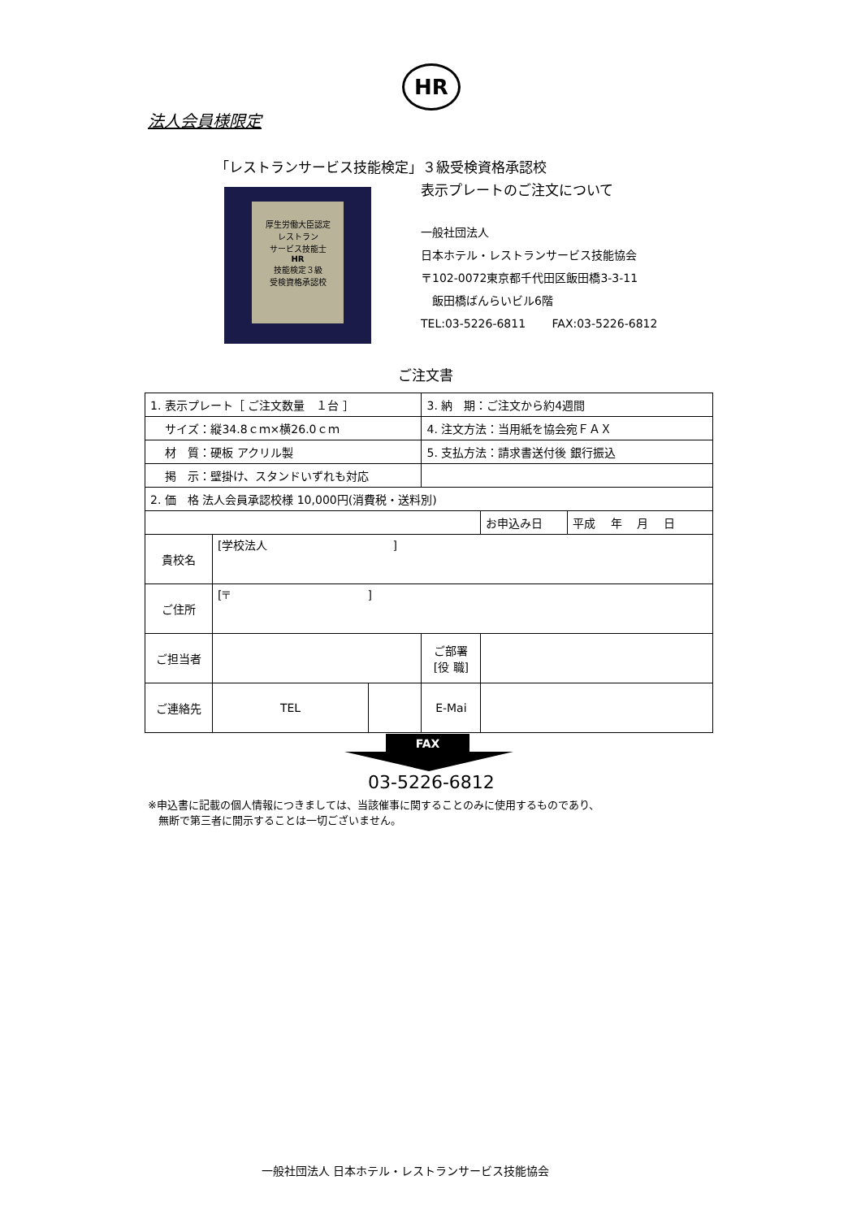HR
法人会員様限定
「レストランサービス技能検定」３級受検資格承認校
表示プレートのご注文について
厚生労働大臣認定
レストラン
サービス技能士
HR
技能検定３級
受検資格承認校
一般社団法人
日本ホテル・レストランサービス技能協会
〒102-0072東京都千代田区飯田橋3-3-11
　飯田橋ばんらいビル6階
TEL:03-5226-6811　　 FAX:03-5226-6812
ご注文書
| 1. 表示プレート［ ご注文数量 １台 ］ | | | 3. 納 期：ご注文から約4週間 | | |
| サイズ：縦34.8ｃｍ×横26.0ｃｍ | | | 4. 注文方法：当用紙を協会宛ＦＡＸ | | |
| 材 質：硬板 アクリル製 | | | 5. 支払方法：請求書送付後 銀行振込 | | |
| 掲 示：壁掛け、スタンドいずれも対応 | | | | | |
| 2. 価 格 法人会員承認校様 10,000円(消費税・送料別) | | | | | |
| | | | | お申込み日 | 平成 年 月 日 |
| 貴校名 | [学校法人 ] | | | | |
| ご住所 | [〒 ] | | | | |
| ご担当者 | | | ご部署 [役 職] | | |
| ご連絡先 | TEL | | E-Mai | | |
FAX
03-5226-6812
※申込書に記載の個人情報につきましては、当該催事に関することのみに使用するものであり、
　無断で第三者に開示することは一切ございません。
一般社団法人 日本ホテル・レストランサービス技能協会